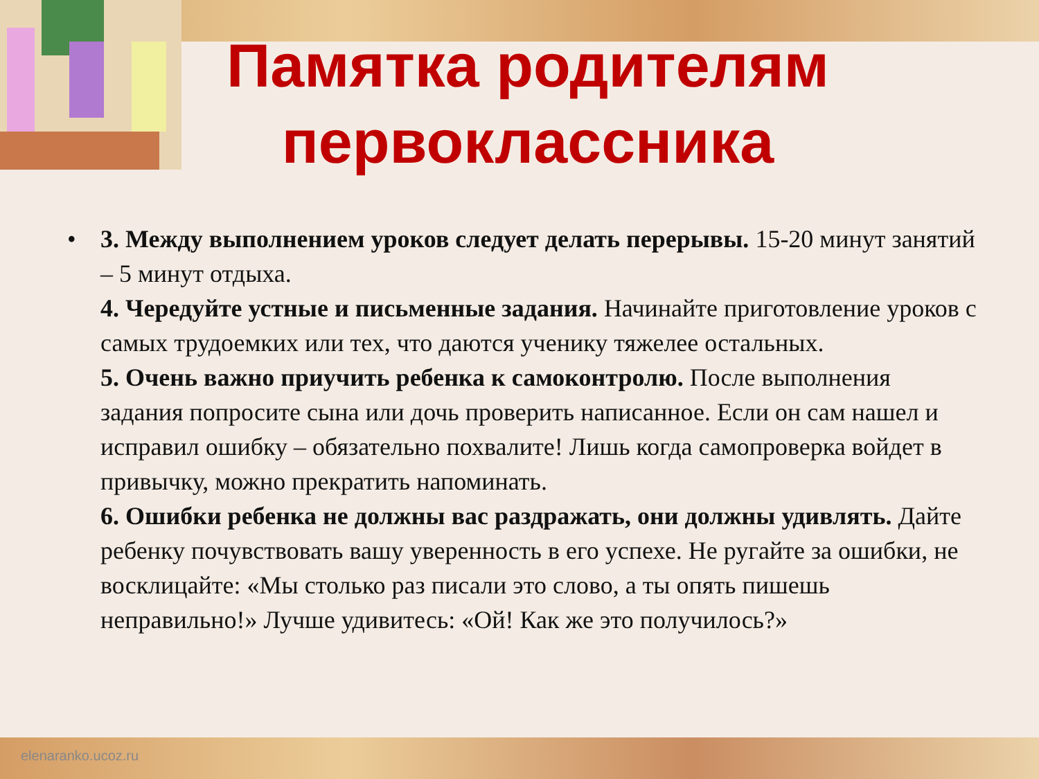Памятка родителям первоклассника
•
3. Между выполнением уроков следует делать перерывы. 15-20 минут занятий – 5 минут отдыха.
4. Чередуйте устные и письменные задания. Начинайте приготовление уроков с самых трудоемких или тех, что даются ученику тяжелее остальных.
5. Очень важно приучить ребенка к самоконтролю. После выполнения задания попросите сына или дочь проверить написанное. Если он сам нашел и исправил ошибку – обязательно похвалите! Лишь когда самопроверка войдет в привычку, можно прекратить напоминать.
6. Ошибки ребенка не должны вас раздражать, они должны удивлять. Дайте ребенку почувствовать вашу уверенность в его успехе. Не ругайте за ошибки, не восклицайте: «Мы столько раз писали это слово, а ты опять пишешь неправильно!» Лучше удивитесь: «Ой! Как же это получилось?»
elenaranko.ucoz.ru